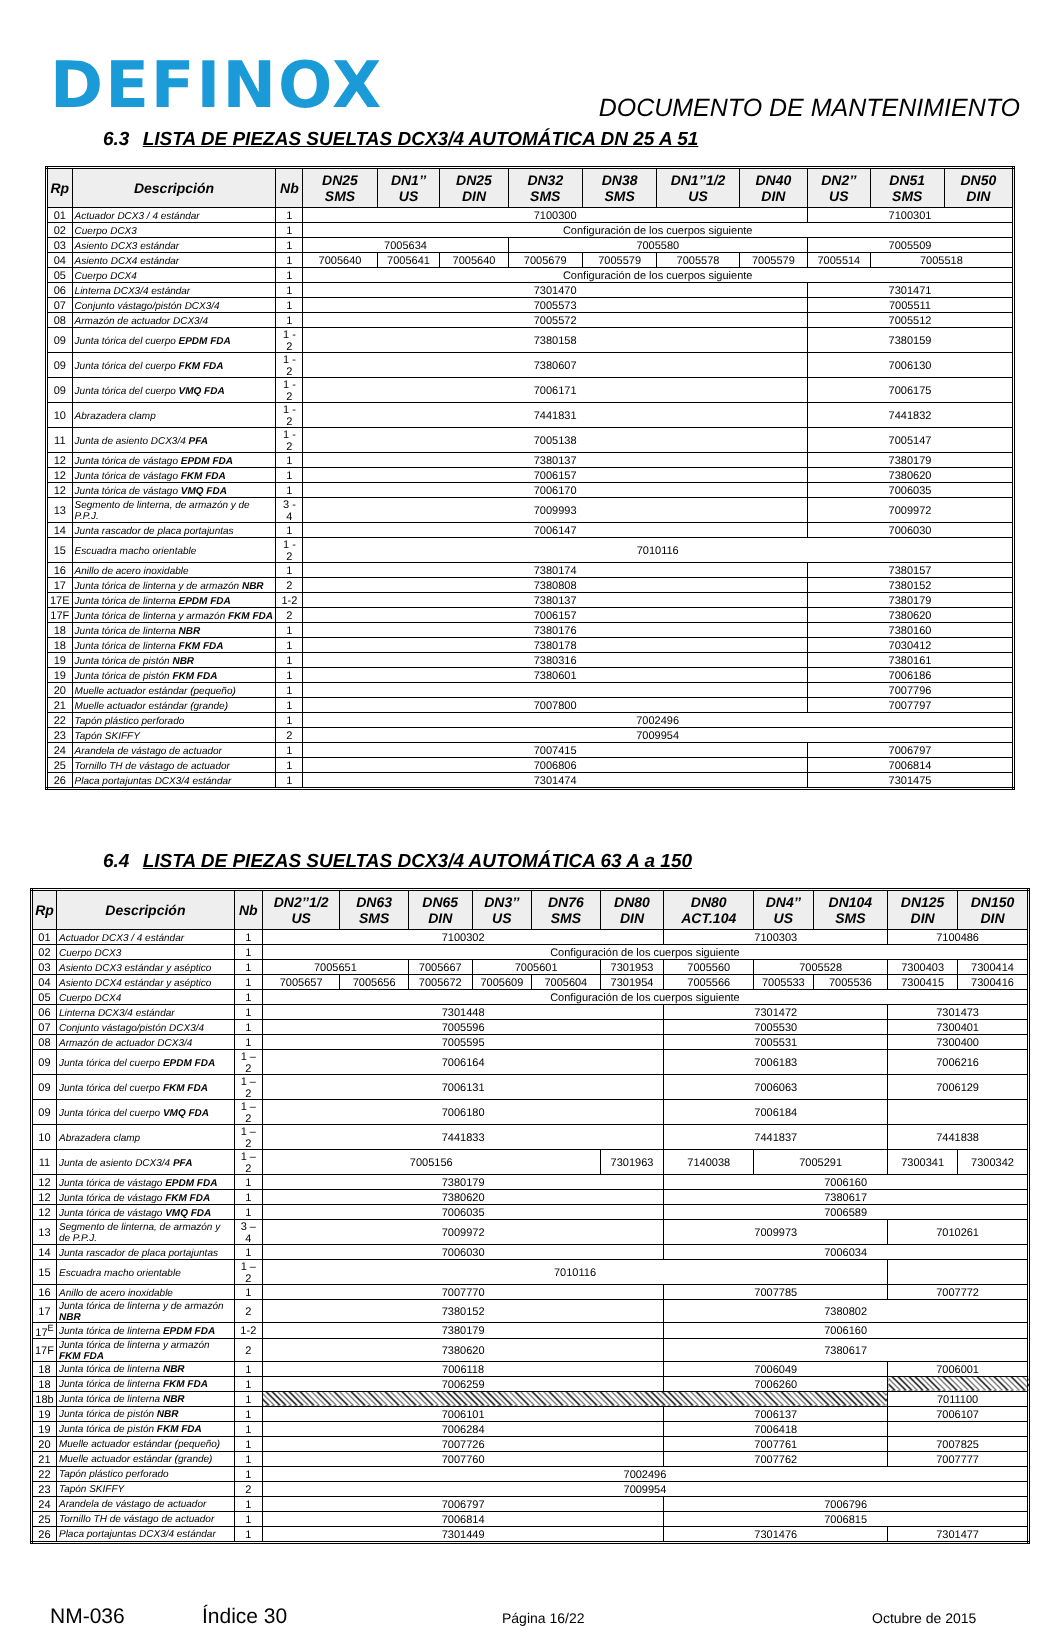DEFINOX
DOCUMENTO DE MANTENIMIENTO
6.3 LISTA DE PIEZAS SUELTAS DCX3/4 AUTOMÁTICA DN 25 A 51
| Rp | Descripción | Nb | DN25 SMS | DN1’’ US | DN25 DIN | DN32 SMS | DN38 SMS | DN1’’1/2 US | DN40 DIN | DN2’’ US | DN51 SMS | DN50 DIN |
| --- | --- | --- | --- | --- | --- | --- | --- | --- | --- | --- | --- | --- |
| 01 | Actuador DCX3 / 4 estándar | 1 | 7100300 | | | | | | | 7100301 | | |
| 02 | Cuerpo DCX3 | 1 | Configuración de los cuerpos siguiente | | | | | | | | | |
| 03 | Asiento DCX3 estándar | 1 | 7005634 | | | 7005580 | | | | 7005509 | | |
| 04 | Asiento DCX4 estándar | 1 | 7005640 | 7005641 | 7005640 | 7005679 | 7005579 | 7005578 | 7005579 | 7005514 | 7005518 | |
| 05 | Cuerpo DCX4 | 1 | Configuración de los cuerpos siguiente | | | | | | | | | |
| 06 | Linterna DCX3/4 estándar | 1 | 7301470 | | | | | | | 7301471 | | |
| 07 | Conjunto vástago/pistón DCX3/4 | 1 | 7005573 | | | | | | | 7005511 | | |
| 08 | Armazón de actuador DCX3/4 | 1 | 7005572 | | | | | | | 7005512 | | |
| 09 | Junta tórica del cuerpo EPDM FDA | 1 - 2 | 7380158 | | | | | | | 7380159 | | |
| 09 | Junta tórica del cuerpo FKM FDA | 1 - 2 | 7380607 | | | | | | | 7006130 | | |
| 09 | Junta tórica del cuerpo VMQ FDA | 1 - 2 | 7006171 | | | | | | | 7006175 | | |
| 10 | Abrazadera clamp | 1 - 2 | 7441831 | | | | | | | 7441832 | | |
| 11 | Junta de asiento DCX3/4 PFA | 1 - 2 | 7005138 | | | | | | | 7005147 | | |
| 12 | Junta tórica de vástago EPDM FDA | 1 | 7380137 | | | | | | | 7380179 | | |
| 12 | Junta tórica de vástago FKM FDA | 1 | 7006157 | | | | | | | 7380620 | | |
| 12 | Junta tórica de vástago VMQ FDA | 1 | 7006170 | | | | | | | 7006035 | | |
| 13 | Segmento de linterna, de armazón y de P.P.J. | 3 - 4 | 7009993 | | | | | | | 7009972 | | |
| 14 | Junta rascador de placa portajuntas | 1 | 7006147 | | | | | | | 7006030 | | |
| 15 | Escuadra macho orientable | 1 - 2 | 7010116 | | | | | | | | | |
| 16 | Anillo de acero inoxidable | 1 | 7380174 | | | | | | | 7380157 | | |
| 17 | Junta tórica de linterna y de armazón NBR | 2 | 7380808 | | | | | | | 7380152 | | |
| 17E | Junta tórica de linterna EPDM FDA | 1-2 | 7380137 | | | | | | | 7380179 | | |
| 17F | Junta tórica de linterna y armazón FKM FDA | 2 | 7006157 | | | | | | | 7380620 | | |
| 18 | Junta tórica de linterna NBR | 1 | 7380176 | | | | | | | 7380160 | | |
| 18 | Junta tórica de linterna FKM FDA | 1 | 7380178 | | | | | | | 7030412 | | |
| 19 | Junta tórica de pistón NBR | 1 | 7380316 | | | | | | | 7380161 | | |
| 19 | Junta tórica de pistón FKM FDA | 1 | 7380601 | | | | | | | 7006186 | | |
| 20 | Muelle actuador estándar (pequeño) | 1 | | | | | | | | 7007796 | | |
| 21 | Muelle actuador estándar (grande) | 1 | 7007800 | | | | | | | 7007797 | | |
| 22 | Tapón plástico perforado | 1 | 7002496 | | | | | | | | | |
| 23 | Tapón SKIFFY | 2 | 7009954 | | | | | | | | | |
| 24 | Arandela de vástago de actuador | 1 | 7007415 | | | | | | | 7006797 | | |
| 25 | Tornillo TH de vástago de actuador | 1 | 7006806 | | | | | | | 7006814 | | |
| 26 | Placa portajuntas DCX3/4 estándar | 1 | 7301474 | | | | | | | 7301475 | | |
6.4 LISTA DE PIEZAS SUELTAS DCX3/4 AUTOMÁTICA 63 A a 150
| Rp | Descripción | Nb | DN2’’1/2 US | DN63 SMS | DN65 DIN | DN3’’ US | DN76 SMS | DN80 DIN | DN80 ACT.104 | DN4’’ US | DN104 SMS | DN125 DIN | DN150 DIN |
| --- | --- | --- | --- | --- | --- | --- | --- | --- | --- | --- | --- | --- | --- |
| 01 | Actuador DCX3 / 4 estándar | 1 | 7100302 | | | | | | 7100303 | | | 7100486 | |
| 02 | Cuerpo DCX3 | 1 | Configuración de los cuerpos siguiente | | | | | | | | | | |
| 03 | Asiento DCX3 estándar y aséptico | 1 | 7005651 | | 7005667 | 7005601 | | 7301953 | 7005560 | 7005528 | | 7300403 | 7300414 |
| 04 | Asiento DCX4 estándar y aséptico | 1 | 7005657 | 7005656 | 7005672 | 7005609 | 7005604 | 7301954 | 7005566 | 7005533 | 7005536 | 7300415 | 7300416 |
| 05 | Cuerpo DCX4 | 1 | Configuración de los cuerpos siguiente | | | | | | | | | | |
| 06 | Linterna DCX3/4 estándar | 1 | 7301448 | | | | | | 7301472 | | | 7301473 | |
| 07 | Conjunto vástago/pistón DCX3/4 | 1 | 7005596 | | | | | | 7005530 | | | 7300401 | |
| 08 | Armazón de actuador DCX3/4 | 1 | 7005595 | | | | | | 7005531 | | | 7300400 | |
| 09 | Junta tórica del cuerpo EPDM FDA | 1 – 2 | 7006164 | | | | | | 7006183 | | | 7006216 | |
| 09 | Junta tórica del cuerpo FKM FDA | 1 – 2 | 7006131 | | | | | | 7006063 | | | 7006129 | |
| 09 | Junta tórica del cuerpo VMQ FDA | 1 – 2 | 7006180 | | | | | | 7006184 | | | | |
| 10 | Abrazadera clamp | 1 – 2 | 7441833 | | | | | | 7441837 | | | 7441838 | |
| 11 | Junta de asiento DCX3/4 PFA | 1 – 2 | 7005156 | | | | | 7301963 | 7140038 | 7005291 | | 7300341 | 7300342 |
| 12 | Junta tórica de vástago EPDM FDA | 1 | 7380179 | | | | | | 7006160 | | | | |
| 12 | Junta tórica de vástago FKM FDA | 1 | 7380620 | | | | | | 7380617 | | | | |
| 12 | Junta tórica de vástago VMQ FDA | 1 | 7006035 | | | | | | 7006589 | | | | |
| 13 | Segmento de linterna, de armazón y de P.P.J. | 3 – 4 | 7009972 | | | | | | 7009973 | | | 7010261 | |
| 14 | Junta rascador de placa portajuntas | 1 | 7006030 | | | | | | 7006034 | | | | |
| 15 | Escuadra macho orientable | 1 – 2 | 7010116 | | | | | | | | | | |
| 16 | Anillo de acero inoxidable | 1 | 7007770 | | | | | | 7007785 | | | 7007772 | |
| 17 | Junta tórica de linterna y de armazón NBR | 2 | 7380152 | | | | | | 7380802 | | | | |
| 17<sup>E</sup> | Junta tórica de linterna EPDM FDA | 1-2 | 7380179 | | | | | | 7006160 | | | | |
| 17F | Junta tórica de linterna y armazón FKM FDA | 2 | 7380620 | | | | | | 7380617 | | | | |
| 18 | Junta tórica de linterna NBR | 1 | 7006118 | | | | | | 7006049 | | | 7006001 | |
| 18 | Junta tórica de linterna FKM FDA | 1 | 7006259 | | | | | | 7006260 | | | | |
| 18b | Junta tórica de linterna NBR | 1 | | | | | | | | | | 7011100 | |
| 19 | Junta tórica de pistón NBR | 1 | 7006101 | | | | | | 7006137 | | | 7006107 | |
| 19 | Junta tórica de pistón FKM FDA | 1 | 7006284 | | | | | | 7006418 | | | | |
| 20 | Muelle actuador estándar (pequeño) | 1 | 7007726 | | | | | | 7007761 | | | 7007825 | |
| 21 | Muelle actuador estándar (grande) | 1 | 7007760 | | | | | | 7007762 | | | 7007777 | |
| 22 | Tapón plástico perforado | 1 | 7002496 | | | | | | | | | | |
| 23 | Tapón SKIFFY | 2 | 7009954 | | | | | | | | | | |
| 24 | Arandela de vástago de actuador | 1 | 7006797 | | | | | | 7006796 | | | | |
| 25 | Tornillo TH de vástago de actuador | 1 | 7006814 | | | | | | 7006815 | | | | |
| 26 | Placa portajuntas DCX3/4 estándar | 1 | 7301449 | | | | | | 7301476 | | | 7301477 | |
NM-036 Índice 30 Página 16/22 Octubre de 2015